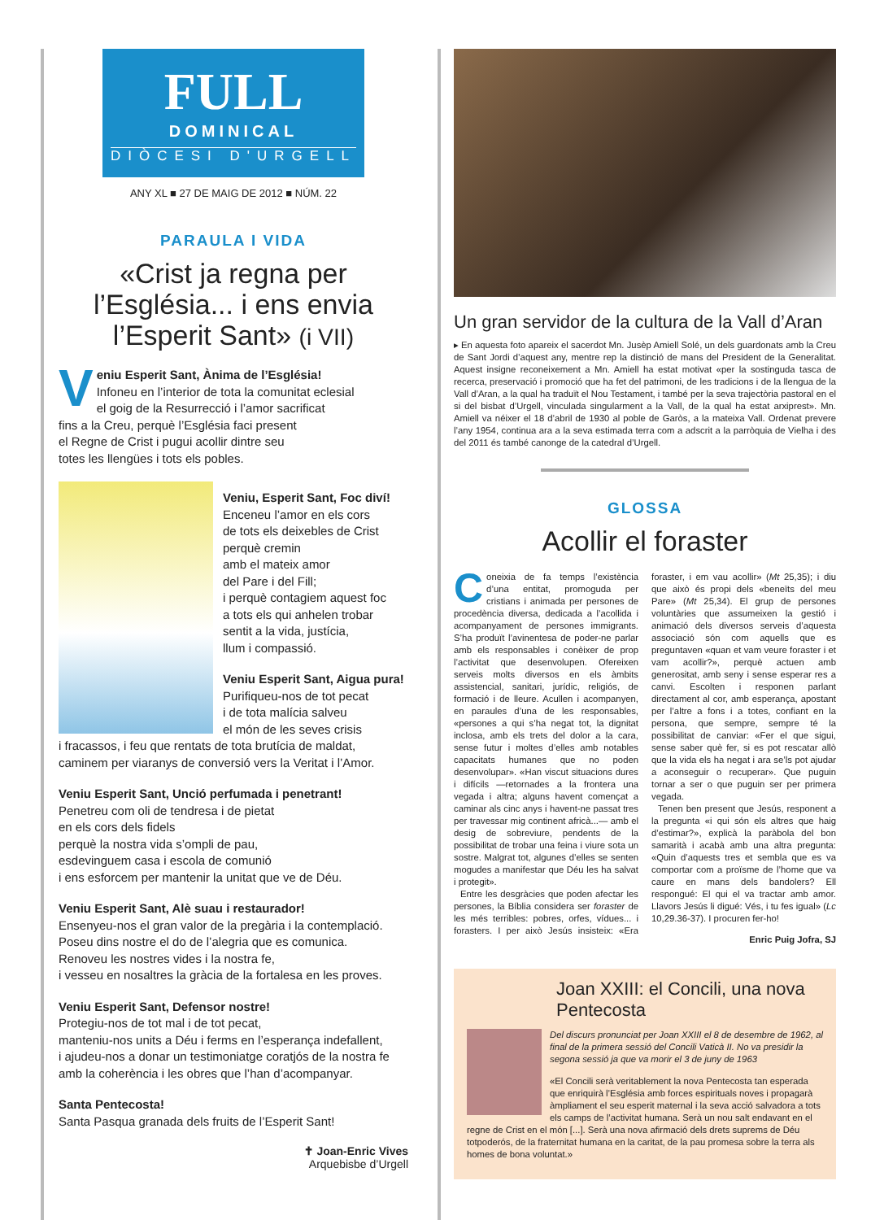FULL
DOMINICAL
DIÒCESI D'URGELL
ANY XL ■ 27 DE MAIG DE 2012 ■ NÚM. 22
PARAULA I VIDA
«Crist ja regna per l’Església... i ens envia l’Esperit Sant» (i VII)
Veniu Esperit Sant, Ànima de l’Església!
Infoneu en l’interior de tota la comunitat eclesial
el goig de la Resurrecció i l’amor sacrificat
fins a la Creu, perquè l’Església faci present
el Regne de Crist i pugui acollir dintre seu
totes les llengües i tots els pobles.
Veniu, Esperit Sant, Foc diví!
Enceneu l’amor en els cors
de tots els deixebles de Crist
perquè cremin
amb el mateix amor
del Pare i del Fill;
i perquè contagiem aquest foc
a tots els qui anhelen trobar
sentit a la vida, justícia,
llum i compassió.
Veniu Esperit Sant, Aigua pura!
Purifiqueu-nos de tot pecat
i de tota malícia salveu
el món de les seves crisis
i fracassos, i feu que rentats de tota brutícia de maldat, caminem per viaranys de conversió vers la Veritat i l’Amor.
Veniu Esperit Sant, Unció perfumada i penetrant!
Penetreu com oli de tendresa i de pietat
en els cors dels fidels
perquè la nostra vida s’ompli de pau,
esdevinguem casa i escola de comunió
i ens esforcem per mantenir la unitat que ve de Déu.
Veniu Esperit Sant, Alè suau i restaurador!
Ensenyeu-nos el gran valor de la pregària i la contemplació.
Poseu dins nostre el do de l’alegria que es comunica.
Renoveu les nostres vides i la nostra fe,
i vesseu en nosaltres la gràcia de la fortalesa en les proves.
Veniu Esperit Sant, Defensor nostre!
Protegiu-nos de tot mal i de tot pecat,
manteniu-nos units a Déu i ferms en l’esperança indefallent,
i ajudeu-nos a donar un testimoniatge coratjós de la nostra fe amb la coherència i les obres que l’han d’acompanyar.
Santa Pentecosta!
Santa Pasqua granada dels fruits de l’Esperit Sant!
✝ Joan-Enric Vives
Arquebisbe d’Urgell
Un gran servidor de la cultura de la Vall d’Aran
▸ En aquesta foto apareix el sacerdot Mn. Jusèp Amiell Solé, un dels guardonats amb la Creu de Sant Jordi d’aquest any, mentre rep la distinció de mans del President de la Generalitat. Aquest insigne reconeixement a Mn. Amiell ha estat motivat «per la sostinguda tasca de recerca, preservació i promoció que ha fet del patrimoni, de les tradicions i de la llengua de la Vall d’Aran, a la qual ha traduït el Nou Testament, i també per la seva trajectòria pastoral en el si del bisbat d’Urgell, vinculada singularment a la Vall, de la qual ha estat arxiprest». Mn. Amiell va néixer el 18 d’abril de 1930 al poble de Garòs, a la mateixa Vall. Ordenat prevere l’any 1954, continua ara a la seva estimada terra com a adscrit a la parròquia de Vielha i des del 2011 és també canonge de la catedral d’Urgell.
GLOSSA
Acollir el foraster
Coneixia de fa temps l’existència d’una entitat, promoguda per cristians i animada per persones de procedència diversa, dedicada a l’acollida i acompanyament de persones immigrants. S’ha produït l’avinentesa de poder-ne parlar amb els responsables i conèixer de prop l’activitat que desenvolupen. Ofereixen serveis molts diversos en els àmbits assistencial, sanitari, jurídic, religiós, de formació i de lleure. Acullen i acompanyen, en paraules d’una de les responsables, «persones a qui s’ha negat tot, la dignitat inclosa, amb els trets del dolor a la cara, sense futur i moltes d’elles amb notables capacitats humanes que no poden desenvolupar». «Han viscut situacions dures i difícils —retornades a la frontera una vegada i altra; alguns havent començat a caminar als cinc anys i havent-ne passat tres per travessar mig continent africà...— amb el desig de sobreviure, pendents de la possibilitat de trobar una feina i viure sota un sostre. Malgrat tot, algunes d’elles se senten mogudes a manifestar que Déu les ha salvat i protegit».
Entre les desgràcies que poden afectar les persones, la Bíblia considera ser foraster de les més terribles: pobres, orfes, vídues... i forasters. I per això Jesús insisteix: «Era foraster, i em vau acollir» (Mt 25,35); i diu que això és propi dels «beneïts del meu Pare» (Mt 25,34). El grup de persones voluntàries que assumeixen la gestió i animació dels diversos serveis d’aquesta associació són com aquells que es preguntaven «quan et vam veure foraster i et vam acollir?», perquè actuen amb generositat, amb seny i sense esperar res a canvi. Escolten i responen parlant directament al cor, amb esperança, apostant per l’altre a fons i a totes, confiant en la persona, que sempre, sempre té la possibilitat de canviar: «Fer el que sigui, sense saber què fer, si es pot rescatar allò que la vida els ha negat i ara se’ls pot ajudar a aconseguir o recuperar». Que puguin tornar a ser o que puguin ser per primera vegada.
Tenen ben present que Jesús, responent a la pregunta «i qui són els altres que haig d’estimar?», explicà la paràbola del bon samarità i acabà amb una altra pregunta: «Quin d’aquests tres et sembla que es va comportar com a proïsme de l’home que va caure en mans dels bandolers? Ell respongué: El qui el va tractar amb amor. Llavors Jesús li digué: Vés, i tu fes igual» (Lc 10,29.36-37). I procuren fer-ho!
Enric Puig Jofra, SJ
Joan XXIII: el Concili, una nova Pentecosta
Del discurs pronunciat per Joan XXIII el 8 de desembre de 1962, al final de la primera sessió del Concili Vaticà II. No va presidir la segona sessió ja que va morir el 3 de juny de 1963
«El Concili serà veritablement la nova Pentecosta tan esperada que enriquirà l’Església amb forces espirituals noves i propagarà àmpliament el seu esperit maternal i la seva acció salvadora a tots els camps de l’activitat humana. Serà un nou salt endavant en el regne de Crist en el món [...]. Serà una nova afirmació dels drets suprems de Déu totpoderós, de la fraternitat humana en la caritat, de la pau promesa sobre la terra als homes de bona voluntat.»